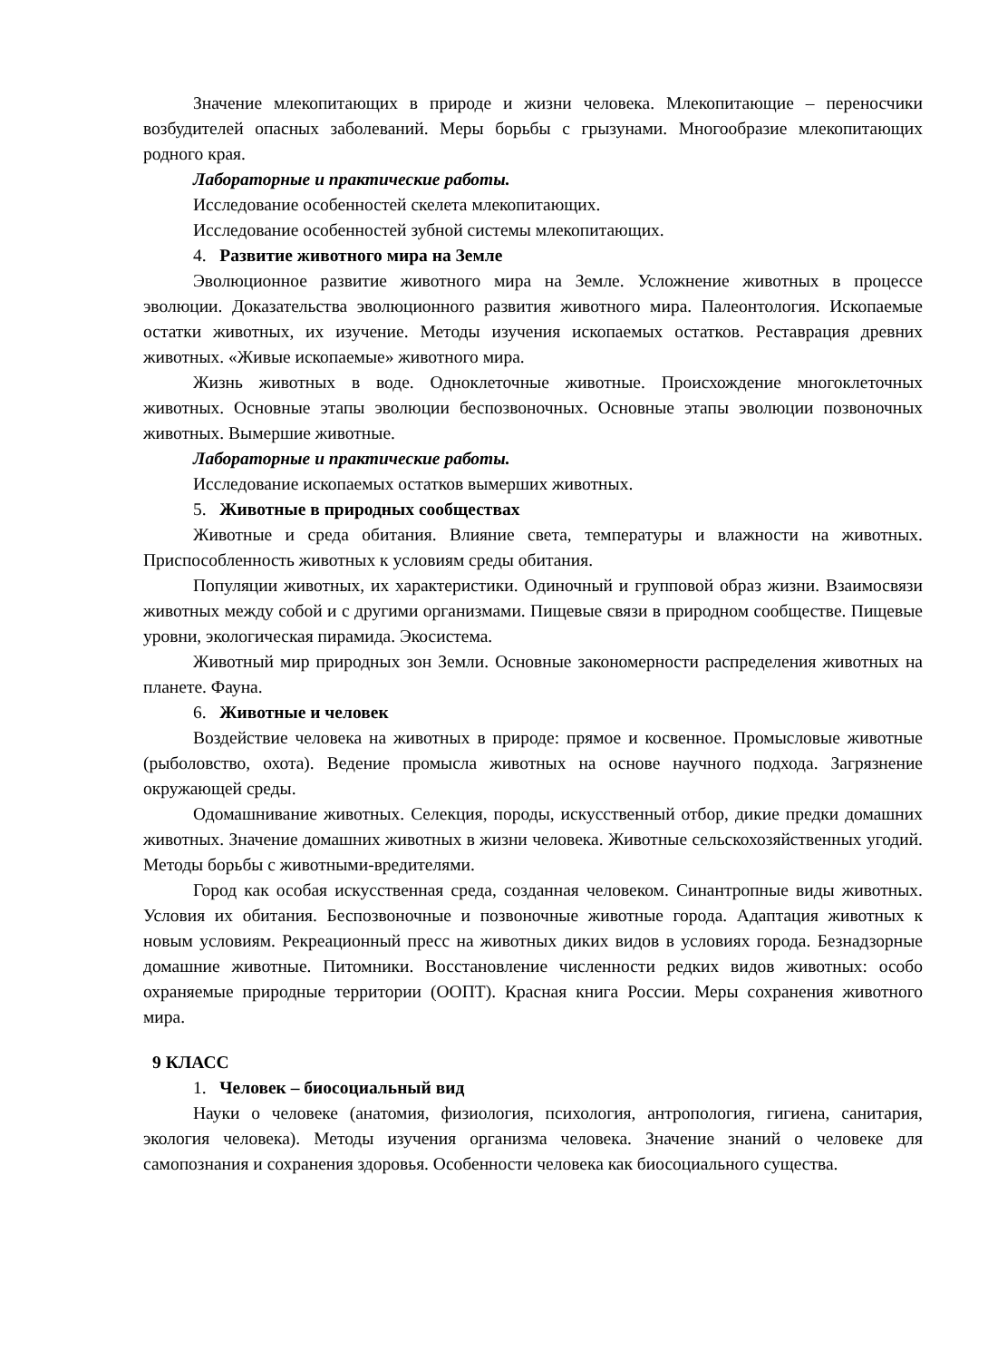Значение млекопитающих в природе и жизни человека. Млекопитающие – переносчики возбудителей опасных заболеваний. Меры борьбы с грызунами. Многообразие млекопитающих родного края.
Лабораторные и практические работы.
Исследование особенностей скелета млекопитающих.
Исследование особенностей зубной системы млекопитающих.
4. Развитие животного мира на Земле
Эволюционное развитие животного мира на Земле. Усложнение животных в процессе эволюции. Доказательства эволюционного развития животного мира. Палеонтология. Ископаемые остатки животных, их изучение. Методы изучения ископаемых остатков. Реставрация древних животных. «Живые ископаемые» животного мира.
Жизнь животных в воде. Одноклеточные животные. Происхождение многоклеточных животных. Основные этапы эволюции беспозвоночных. Основные этапы эволюции позвоночных животных. Вымершие животные.
Лабораторные и практические работы.
Исследование ископаемых остатков вымерших животных.
5. Животные в природных сообществах
Животные и среда обитания. Влияние света, температуры и влажности на животных. Приспособленность животных к условиям среды обитания.
Популяции животных, их характеристики. Одиночный и групповой образ жизни. Взаимосвязи животных между собой и с другими организмами. Пищевые связи в природном сообществе. Пищевые уровни, экологическая пирамида. Экосистема.
Животный мир природных зон Земли. Основные закономерности распределения животных на планете. Фауна.
6. Животные и человек
Воздействие человека на животных в природе: прямое и косвенное. Промысловые животные (рыболовство, охота). Ведение промысла животных на основе научного подхода. Загрязнение окружающей среды.
Одомашнивание животных. Селекция, породы, искусственный отбор, дикие предки домашних животных. Значение домашних животных в жизни человека. Животные сельскохозяйственных угодий. Методы борьбы с животными-вредителями.
Город как особая искусственная среда, созданная человеком. Синантропные виды животных. Условия их обитания. Беспозвоночные и позвоночные животные города. Адаптация животных к новым условиям. Рекреационный пресс на животных диких видов в условиях города. Безнадзорные домашние животные. Питомники. Восстановление численности редких видов животных: особо охраняемые природные территории (ООПТ). Красная книга России. Меры сохранения животного мира.
9 КЛАСС
1. Человек – биосоциальный вид
Науки о человеке (анатомия, физиология, психология, антропология, гигиена, санитария, экология человека). Методы изучения организма человека. Значение знаний о человеке для самопознания и сохранения здоровья. Особенности человека как биосоциального существа.